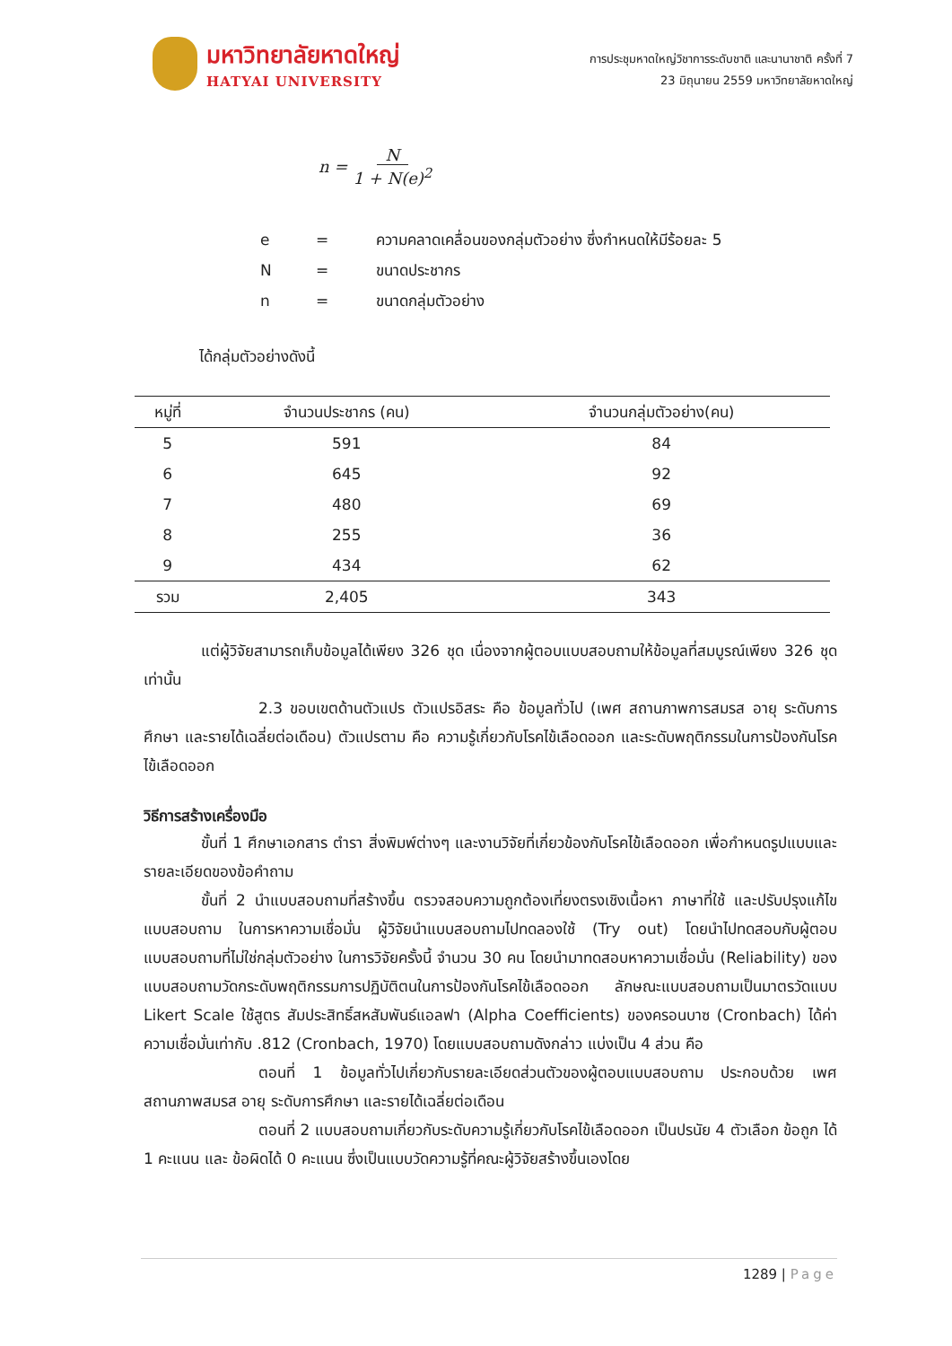มหาวิทยาลัยหาดใหญ่
HATYAI UNIVERSITY
การประชุมหาดใหญ่วิชาการระดับชาติ และนานาชาติ ครั้งที่ 7
23 มิถุนายน 2559 มหาวิทยาลัยหาดใหญ่
n = N 1 + N(e)<sup>2</sup>
| e | = | ความคลาดเคลื่อนของกลุ่มตัวอย่าง ซึ่งกำหนดให้มีร้อยละ 5 |
| N | = | ขนาดประชากร |
| n | = | ขนาดกลุ่มตัวอย่าง |
ได้กลุ่มตัวอย่างดังนี้
| หมู่ที่ | จำนวนประชากร (คน) | จำนวนกลุ่มตัวอย่าง(คน) |
| --- | --- | --- |
| 5 | 591 | 84 |
| 6 | 645 | 92 |
| 7 | 480 | 69 |
| 8 | 255 | 36 |
| 9 | 434 | 62 |
| รวม | 2,405 | 343 |
แต่ผู้วิจัยสามารถเก็บข้อมูลได้เพียง 326 ชุด เนื่องจากผู้ตอบแบบสอบถามให้ข้อมูลที่สมบูรณ์เพียง 326 ชุดเท่านั้น
2.3 ขอบเขตด้านตัวแปร ตัวแปรอิสระ คือ ข้อมูลทั่วไป (เพศ สถานภาพการสมรส อายุ ระดับการศึกษา และรายได้เฉลี่ยต่อเดือน) ตัวแปรตาม คือ ความรู้เกี่ยวกับโรคไข้เลือดออก และระดับพฤติกรรมในการป้องกันโรคไข้เลือดออก
วิธีการสร้างเครื่องมือ
ขั้นที่ 1 ศึกษาเอกสาร ตำรา สิ่งพิมพ์ต่างๆ และงานวิจัยที่เกี่ยวข้องกับโรคไข้เลือดออก เพื่อกำหนดรูปแบบและรายละเอียดของข้อคำถาม
ขั้นที่ 2 นำแบบสอบถามที่สร้างขึ้น ตรวจสอบความถูกต้องเที่ยงตรงเชิงเนื้อหา ภาษาที่ใช้ และปรับปรุงแก้ไขแบบสอบถาม ในการหาความเชื่อมั่น ผู้วิจัยนำแบบสอบถามไปทดลองใช้ (Try out) โดยนำไปทดสอบกับผู้ตอบแบบสอบถามที่ไม่ใช่กลุ่มตัวอย่าง ในการวิจัยครั้งนี้ จำนวน 30 คน โดยนำมาทดสอบหาความเชื่อมั่น (Reliability) ของแบบสอบถามวัดกระดับพฤติกรรมการปฏิบัติตนในการป้องกันโรคไข้เลือดออก ลักษณะแบบสอบถามเป็นมาตรวัดแบบ Likert Scale ใช้สูตร สัมประสิทธิ์สหสัมพันธ์แอลฟา (Alpha Coefficients) ของครอนบาซ (Cronbach) ได้ค่าความเชื่อมั่นเท่ากับ .812 (Cronbach, 1970) โดยแบบสอบถามดังกล่าว แบ่งเป็น 4 ส่วน คือ
ตอนที่ 1 ข้อมูลทั่วไปเกี่ยวกับรายละเอียดส่วนตัวของผู้ตอบแบบสอบถาม ประกอบด้วย เพศ สถานภาพสมรส อายุ ระดับการศึกษา และรายได้เฉลี่ยต่อเดือน
ตอนที่ 2 แบบสอบถามเกี่ยวกับระดับความรู้เกี่ยวกับโรคไข้เลือดออก เป็นปรนัย 4 ตัวเลือก ข้อถูก ได้ 1 คะแนน และ ข้อผิดได้ 0 คะแนน ซึ่งเป็นแบบวัดความรู้ที่คณะผู้วิจัยสร้างขึ้นเองโดย
1289 | Page